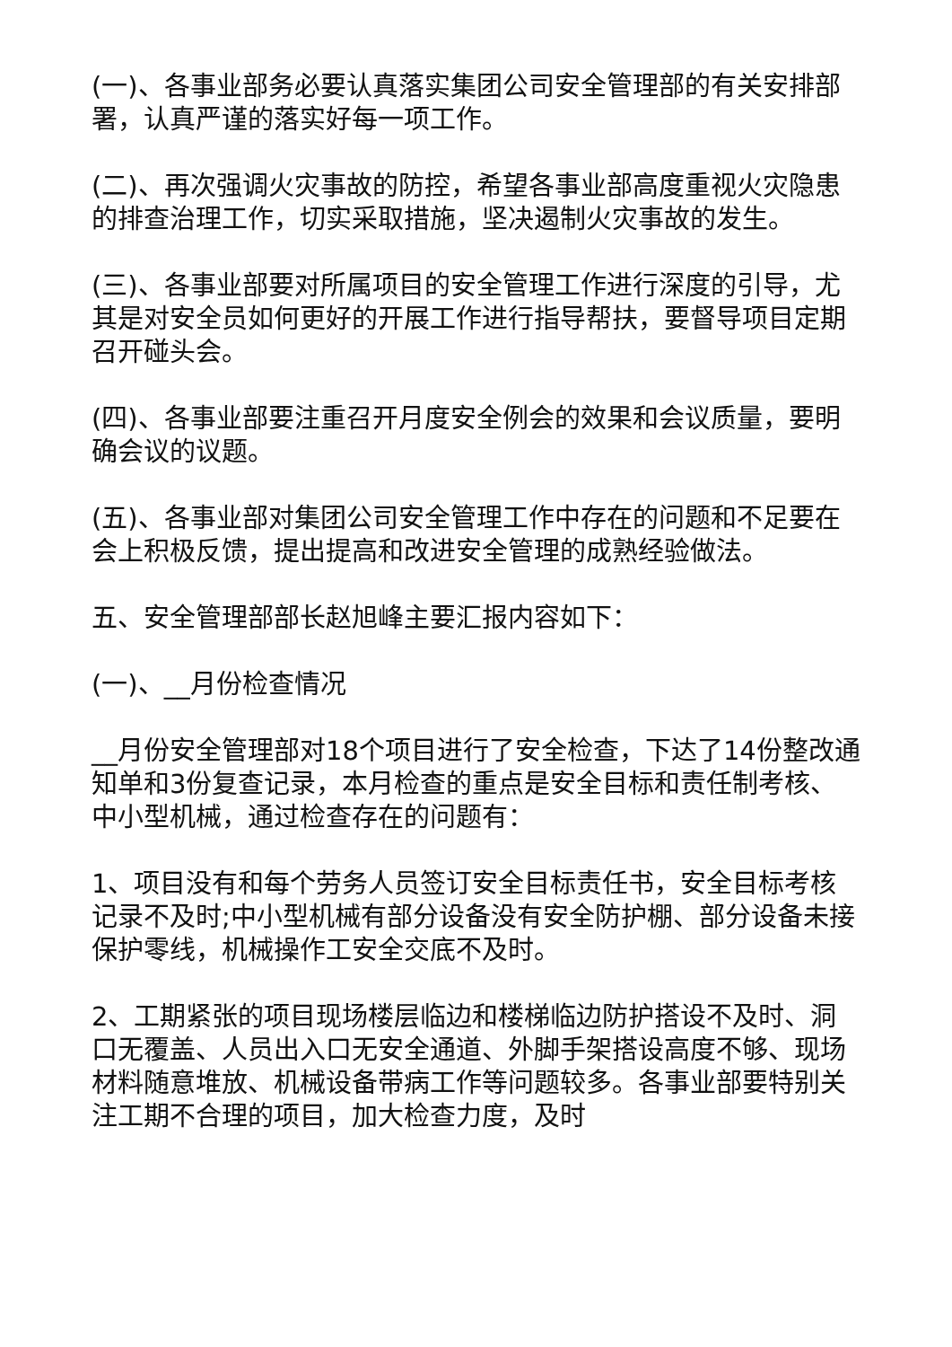(一)、各事业部务必要认真落实集团公司安全管理部的有关安排部署，认真严谨的落实好每一项工作。
(二)、再次强调火灾事故的防控，希望各事业部高度重视火灾隐患的排查治理工作，切实采取措施，坚决遏制火灾事故的发生。
(三)、各事业部要对所属项目的安全管理工作进行深度的引导，尤其是对安全员如何更好的开展工作进行指导帮扶，要督导项目定期召开碰头会。
(四)、各事业部要注重召开月度安全例会的效果和会议质量，要明确会议的议题。
(五)、各事业部对集团公司安全管理工作中存在的问题和不足要在会上积极反馈，提出提高和改进安全管理的成熟经验做法。
五、安全管理部部长赵旭峰主要汇报内容如下：
(一)、__月份检查情况
__月份安全管理部对18个项目进行了安全检查，下达了14份整改通知单和3份复查记录，本月检查的重点是安全目标和责任制考核、中小型机械，通过检查存在的问题有：
1、项目没有和每个劳务人员签订安全目标责任书，安全目标考核记录不及时;中小型机械有部分设备没有安全防护棚、部分设备未接保护零线，机械操作工安全交底不及时。
2、工期紧张的项目现场楼层临边和楼梯临边防护搭设不及时、洞口无覆盖、人员出入口无安全通道、外脚手架搭设高度不够、现场材料随意堆放、机械设备带病工作等问题较多。各事业部要特别关注工期不合理的项目，加大检查力度，及时